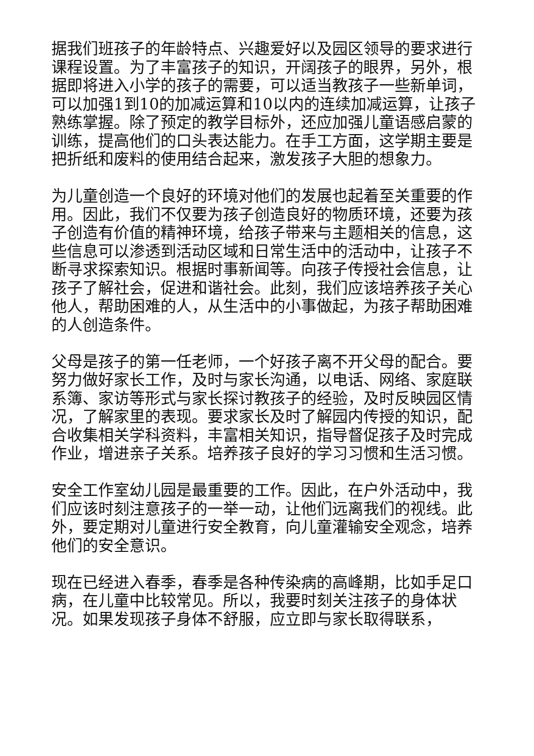据我们班孩子的年龄特点、兴趣爱好以及园区领导的要求进行课程设置。为了丰富孩子的知识，开阔孩子的眼界，另外，根据即将进入小学的孩子的需要，可以适当教孩子一些新单词，可以加强1到10的加减运算和10以内的连续加减运算，让孩子熟练掌握。除了预定的教学目标外，还应加强儿童语感启蒙的训练，提高他们的口头表达能力。在手工方面，这学期主要是把折纸和废料的使用结合起来，激发孩子大胆的想象力。
为儿童创造一个良好的环境对他们的发展也起着至关重要的作用。因此，我们不仅要为孩子创造良好的物质环境，还要为孩子创造有价值的精神环境，给孩子带来与主题相关的信息，这些信息可以渗透到活动区域和日常生活中的活动中，让孩子不断寻求探索知识。根据时事新闻等。向孩子传授社会信息，让孩子了解社会，促进和谐社会。此刻，我们应该培养孩子关心他人，帮助困难的人，从生活中的小事做起，为孩子帮助困难的人创造条件。
父母是孩子的第一任老师，一个好孩子离不开父母的配合。要努力做好家长工作，及时与家长沟通，以电话、网络、家庭联系簿、家访等形式与家长探讨教孩子的经验，及时反映园区情况，了解家里的表现。要求家长及时了解园内传授的知识，配合收集相关学科资料，丰富相关知识，指导督促孩子及时完成作业，增进亲子关系。培养孩子良好的学习习惯和生活习惯。
安全工作室幼儿园是最重要的工作。因此，在户外活动中，我们应该时刻注意孩子的一举一动，让他们远离我们的视线。此外，要定期对儿童进行安全教育，向儿童灌输安全观念，培养他们的安全意识。
现在已经进入春季，春季是各种传染病的高峰期，比如手足口病，在儿童中比较常见。所以，我要时刻关注孩子的身体状况。如果发现孩子身体不舒服，应立即与家长取得联系，